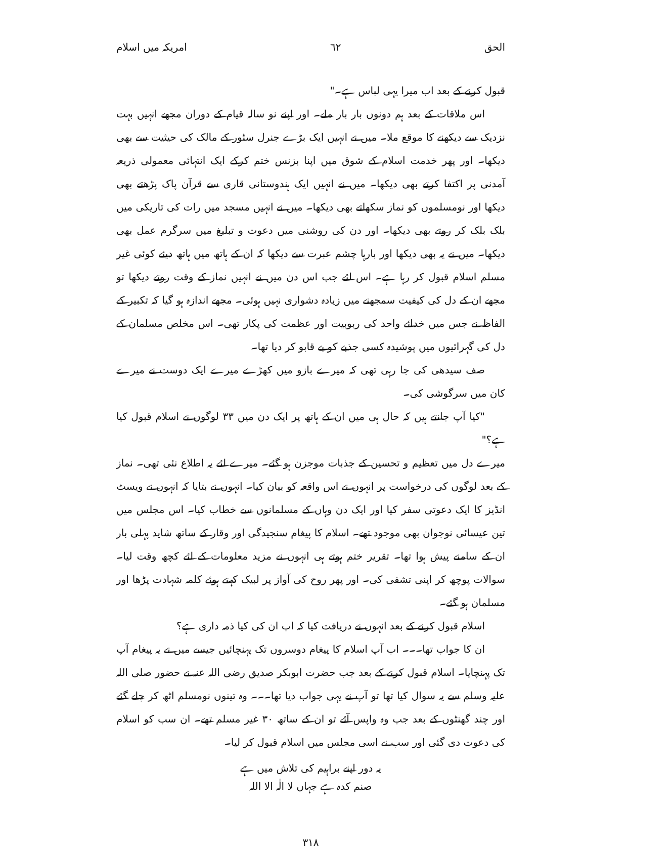الحق ٦٢ امریکہ میں اسلام
قبول کرنے کے بعد اب میرا یہی لباس ہے۔"
اس ملاقات کے بعد ہم دونوں بار بار ملے۔ اور اپنے نو سالہ قیام کے دوران مجھے انہیں بہت نزدیک سے دیکھنے کا موقع ملا۔ میں نے انہیں ایک بڑے جنرل سٹور کے مالک کی حیثیت سے بھی دیکھا۔ اور پھر خدمت اسلام کے شوق میں اپنا بزنس ختم کرکے ایک انتہائی معمولی ذریعہ آمدنی پر اکتفا کرتے بھی دیکھا۔ میں نے انہیں ایک ہندوستانی قاری سے قرآن پاک پڑھتے بھی دیکھا اور نومسلموں کو نماز سکھاتے بھی دیکھا۔ میں نے انہیں مسجد میں رات کی تاریکی میں بلک بلک کر روتے بھی دیکھا۔ اور دن کی روشنی میں دعوت و تبلیغ میں سرگرم عمل بھی دیکھا۔ میں نے یہ بھی دیکھا اور بارہا چشم عبرت سے دیکھا کہ ان کے ہاتھ میں ہاتھ دیئے کوئی غیر مسلم اسلام قبول کر رہا ہے۔ اس لئے جب اس دن میں نے انہیں نماز کے وقت روتے دیکھا تو مجھے ان کے دل کی کیفیت سمجھنے میں زیادہ دشواری نہیں ہوئی۔ مجھے اندازہ ہو گیا کہ تکبیر کے الفاظ نے جس میں خدائے واحد کی ربوبیت اور عظمت کی پکار تھی۔ اس مخلص مسلمان کے دل کی گہرائیوں میں پوشیدہ کسی جذبے کو بے قابو کر دیا تھا۔
صف سیدھی کی جا رہی تھی کہ میرے بازو میں کھڑے میرے ایک دوست نے میرے کان میں سرگوشی کی۔
"کیا آپ جانتے ہیں کہ حال ہی میں ان کے ہاتھ پر ایک دن میں ۳۳ لوگوں نے اسلام قبول کیا ہے؟"
میرے دل میں تعظیم و تحسین کے جذبات موجزن ہو گئے۔ میرے لئے یہ اطلاع نئی تھی۔ نماز کے بعد لوگوں کی درخواست پر انہوں نے اس واقعہ کو بیان کیا۔ انہوں نے بتایا کہ انہوں نے ویسٹ انڈیز کا ایک دعوتی سفر کیا اور ایک دن وہاں کے مسلمانوں سے خطاب کیا۔ اس مجلس میں تین عیسائی نوجوان بھی موجود تھے۔ اسلام کا پیغام سنجیدگی اور وقار کے ساتھ شاید پہلی بار ان کے سامنے پیش ہوا تھا۔ تقریر ختم ہوتے ہی انہوں نے مزید معلومات کے لئے کچھ وقت لیا۔ سوالات پوچھ کر اپنی تشفی کی۔ اور پھر روح کی آواز پر لبیک کہتے ہوئے کلمہ شہادت پڑھا اور مسلمان ہو گئے۔
اسلام قبول کرنے کے بعد انہوں نے دریافت کیا کہ اب ان کی کیا ذمہ داری ہے؟
ان کا جواب تھا۔۔۔ اب آپ اسلام کا پیغام دوسروں تک پہنچائیں جیسے میں نے یہ پیغام آپ تک پہنچایا۔ اسلام قبول کرنے کے بعد جب حضرت ابوبکر صدیق رضی اللہ عنہ نے حضور صلی اللہ علیہ وسلم سے یہ سوال کیا تھا تو آپ نے یہی جواب دیا تھا۔۔۔ وہ تینوں نومسلم اٹھ کر چلے گئے اور چند گھنٹوں کے بعد جب وہ واپس آئے تو ان کے ساتھ ۳۰ غیر مسلم تھے۔ ان سب کو اسلام کی دعوت دی گئی اور سب نے اسی مجلس میں اسلام قبول کر لیا۔
یہ دور اپنے براہیم کی تلاش میں ہے
صنم کدہ ہے جہاں لا الٰہ الا اللہ
۳۱۸